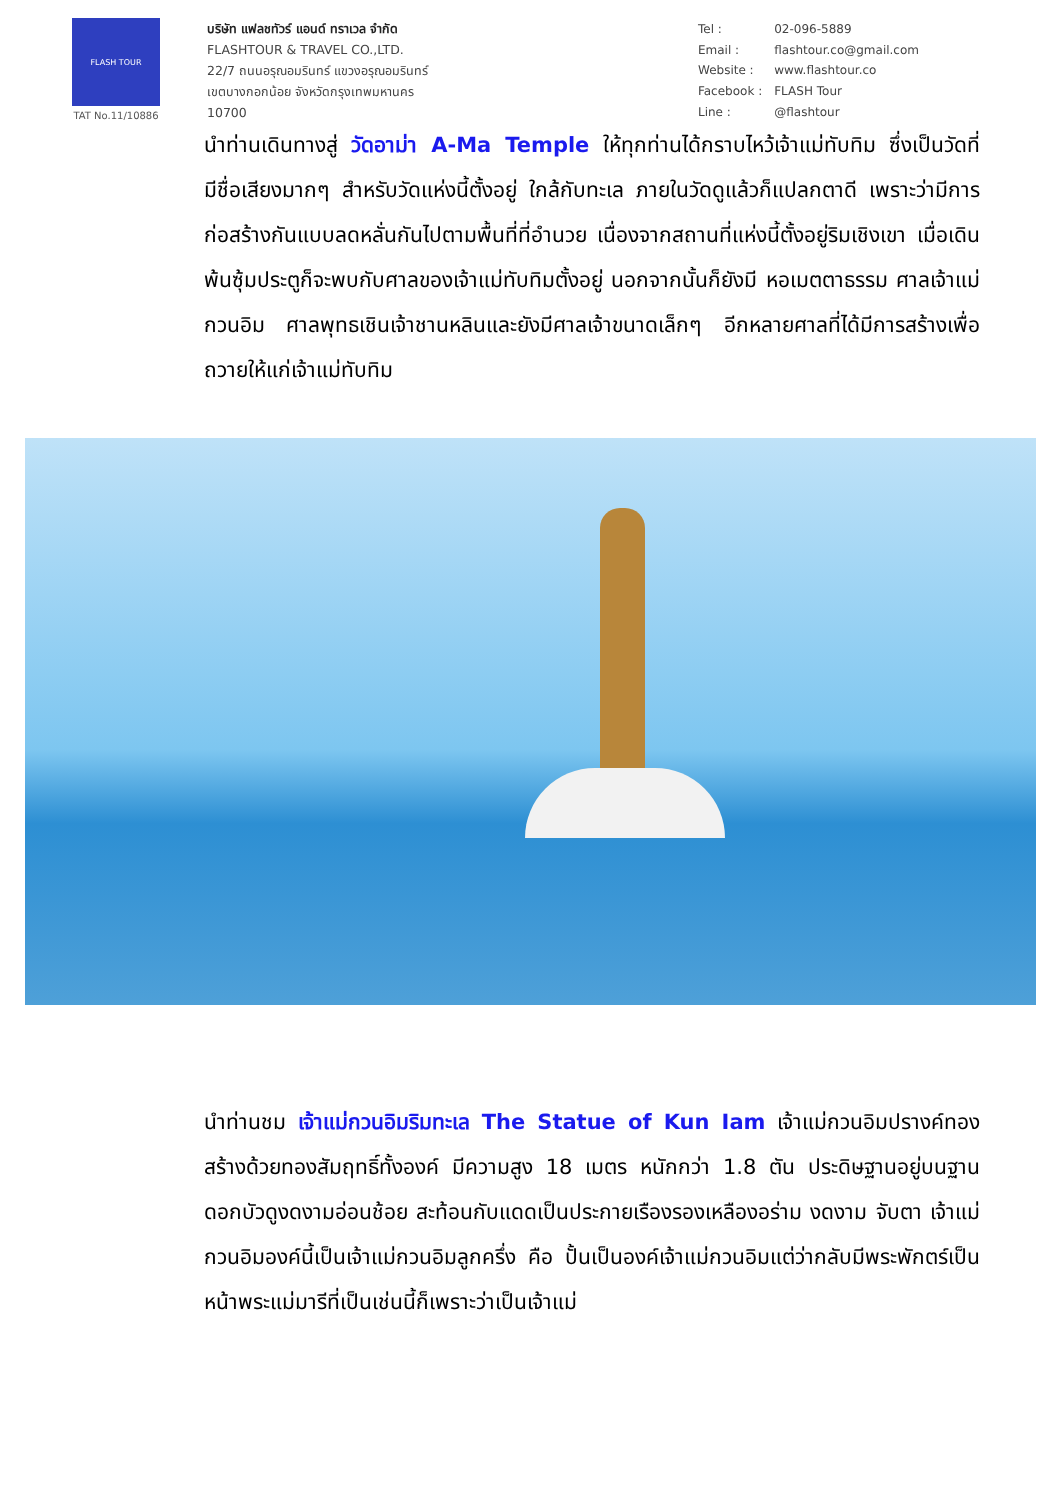FLASH TOUR
TAT No.11/10886
บริษัท แฟลชทัวร์ แอนด์ ทราเวล จำกัด
FLASHTOUR & TRAVEL CO.,LTD.
22/7 ถนนอรุณอมรินทร์ แขวงอรุณอมรินทร์
เขตบางกอกน้อย จังหวัดกรุงเทพมหานคร
10700
| Tel : | 02-096-5889 |
| Email : | flashtour.co@gmail.com |
| Website : | www.flashtour.co |
| Facebook : | FLASH Tour |
| Line : | @flashtour |
นำท่านเดินทางสู่ วัดอาม่า A-Ma Temple ให้ทุกท่านได้กราบไหว้เจ้าแม่ทับทิม ซึ่งเป็นวัดที่มีชื่อเสียงมากๆ สำหรับวัดแห่งนี้ตั้งอยู่ ใกล้กับทะเล ภายในวัดดูแล้วก็แปลกตาดี เพราะว่ามีการก่อสร้างกันแบบลดหลั่นกันไปตามพื้นที่ที่อำนวย เนื่องจากสถานที่แห่งนี้ตั้งอยู่ริมเชิงเขา เมื่อเดินพ้นซุ้มประตูก็จะพบกับศาลของเจ้าแม่ทับทิมตั้งอยู่ นอกจากนั้นก็ยังมี หอเมตตาธรรม ศาลเจ้าแม่กวนอิม ศาลพุทธเชินเจ้าชานหลินและยังมีศาลเจ้าขนาดเล็กๆ อีกหลายศาลที่ได้มีการสร้างเพื่อถวายให้แก่เจ้าแม่ทับทิม
นำท่านชม เจ้าแม่กวนอิมริมทะเล The Statue of Kun Iam เจ้าแม่กวนอิมปรางค์ทองสร้างด้วยทองสัมฤทธิ์ทั้งองค์ มีความสูง 18 เมตร หนักกว่า 1.8 ตัน ประดิษฐานอยู่บนฐานดอกบัวดูงดงามอ่อนช้อย สะท้อนกับแดดเป็นประกายเรืองรองเหลืองอร่าม งดงาม จับตา เจ้าแม่กวนอิมองค์นี้เป็นเจ้าแม่กวนอิมลูกครึ่ง คือ ปั้นเป็นองค์เจ้าแม่กวนอิมแต่ว่ากลับมีพระพักตร์เป็นหน้าพระแม่มารีที่เป็นเช่นนี้ก็เพราะว่าเป็นเจ้าแม่